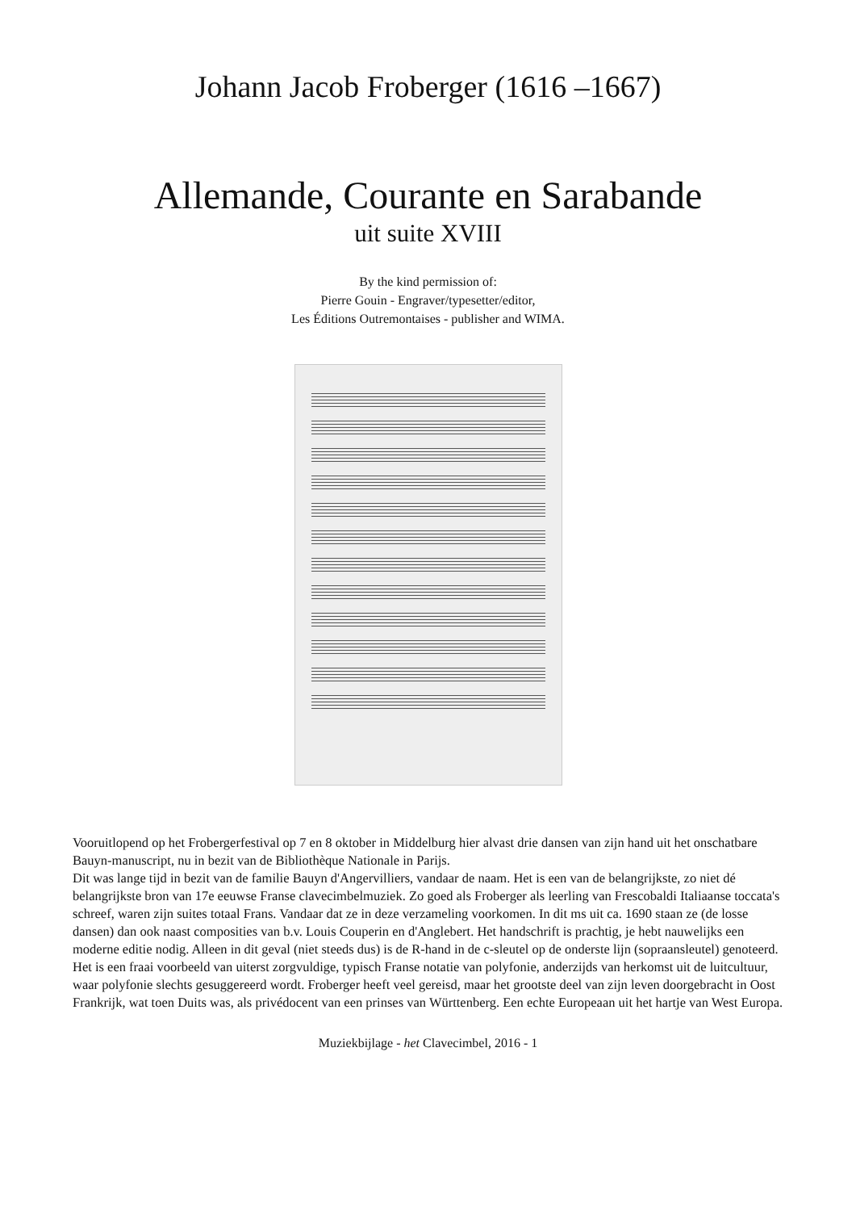Johann Jacob Froberger (1616 –1667)
Allemande, Courante en Sarabande
uit suite XVIII
By the kind permission of:
Pierre Gouin - Engraver/typesetter/editor,
Les Éditions Outremontaises - publisher and WIMA.
Vooruitlopend op het Frobergerfestival op 7 en 8 oktober in Middelburg hier alvast drie dansen van zijn hand uit het onschatbare Bauyn-manuscript, nu in bezit van de Bibliothèque Nationale in Parijs.
Dit was lange tijd in bezit van de familie Bauyn d'Angervilliers, vandaar de naam. Het is een van de belangrijkste, zo niet dé belangrijkste bron van 17e eeuwse Franse clavecimbelmuziek. Zo goed als Froberger als leerling van Frescobaldi Italiaanse toccata's schreef, waren zijn suites totaal Frans. Vandaar dat ze in deze verzameling voorkomen. In dit ms uit ca. 1690 staan ze (de losse dansen) dan ook naast composities van b.v. Louis Couperin en d'Anglebert. Het handschrift is prachtig, je hebt nauwelijks een moderne editie nodig. Alleen in dit geval (niet steeds dus) is de R-hand in de c-sleutel op de onderste lijn (sopraansleutel) genoteerd. Het is een fraai voorbeeld van uiterst zorgvuldige, typisch Franse notatie van polyfonie, anderzijds van herkomst uit de luitcultuur, waar polyfonie slechts gesuggereerd wordt. Froberger heeft veel gereisd, maar het grootste deel van zijn leven doorgebracht in Oost Frankrijk, wat toen Duits was, als privédocent van een prinses van Württenberg. Een echte Europeaan uit het hartje van West Europa.
Muziekbijlage - het Clavecimbel, 2016 - 1